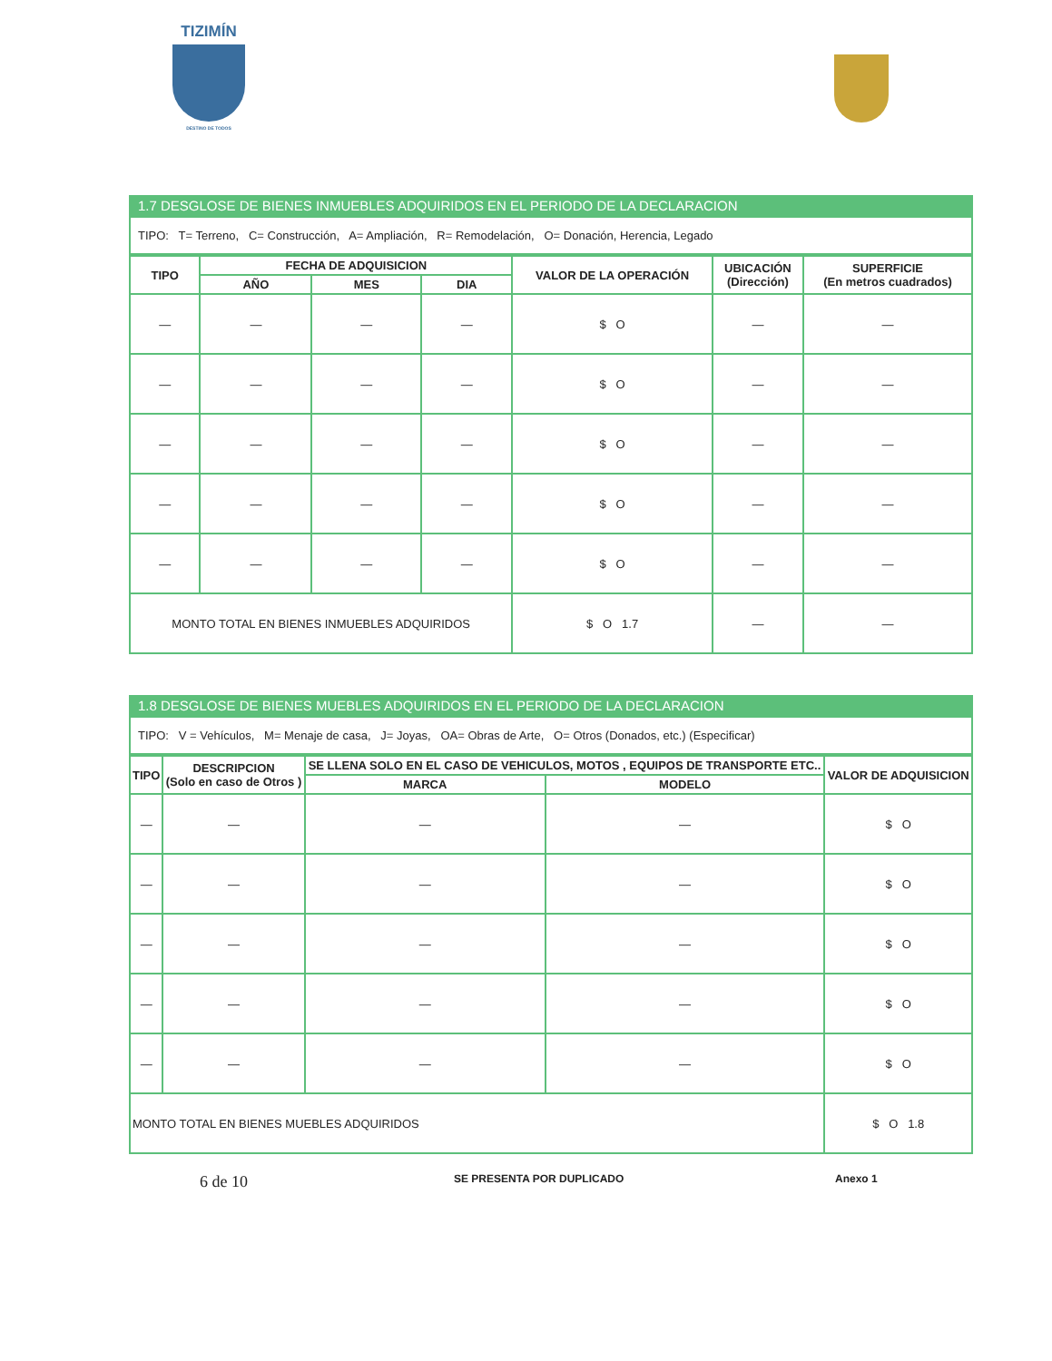TIZIMÍN
DESTINO DE TODOS
1.7 DESGLOSE DE BIENES INMUEBLES ADQUIRIDOS EN EL PERIODO DE LA DECLARACION
| TIPO: T= Terreno, C= Construcción, A= Ampliación, R= Remodelación, O= Donación, Herencia, Legado |
| TIPO | FECHA DE ADQUISICION | | | VALOR DE LA OPERACIÓN | UBICACIÓN (Dirección) | SUPERFICIE (En metros cuadrados) |
| --- | --- | --- | --- | --- | --- | --- |
| | AÑO | MES | DIA | | | |
| — | — | — | — | $ O | — | — |
| — | — | — | — | $ O | — | — |
| — | — | — | — | $ O | — | — |
| — | — | — | — | $ O | — | — |
| — | — | — | — | $ O | — | — |
| MONTO TOTAL EN BIENES INMUEBLES ADQUIRIDOS | | | | $ O 1.7 | — | — |
1.8 DESGLOSE DE BIENES MUEBLES ADQUIRIDOS EN EL PERIODO DE LA DECLARACION
| TIPO: V = Vehículos, M= Menaje de casa, J= Joyas, OA= Obras de Arte, O= Otros (Donados, etc.) (Especificar) |
| TIPO | DESCRIPCION (Solo en caso de Otros ) | SE LLENA SOLO EN EL CASO DE VEHICULOS, MOTOS , EQUIPOS DE TRANSPORTE ETC.. | | VALOR DE ADQUISICION |
| --- | --- | --- | --- | --- |
| | | MARCA | MODELO | |
| — | — | — | — | $ O |
| — | — | — | — | $ O |
| — | — | — | — | $ O |
| — | — | — | — | $ O |
| — | — | — | — | $ O |
| MONTO TOTAL EN BIENES MUEBLES ADQUIRIDOS | | | | $ O 1.8 |
6 de 10 SE PRESENTA POR DUPLICADO Anexo 1